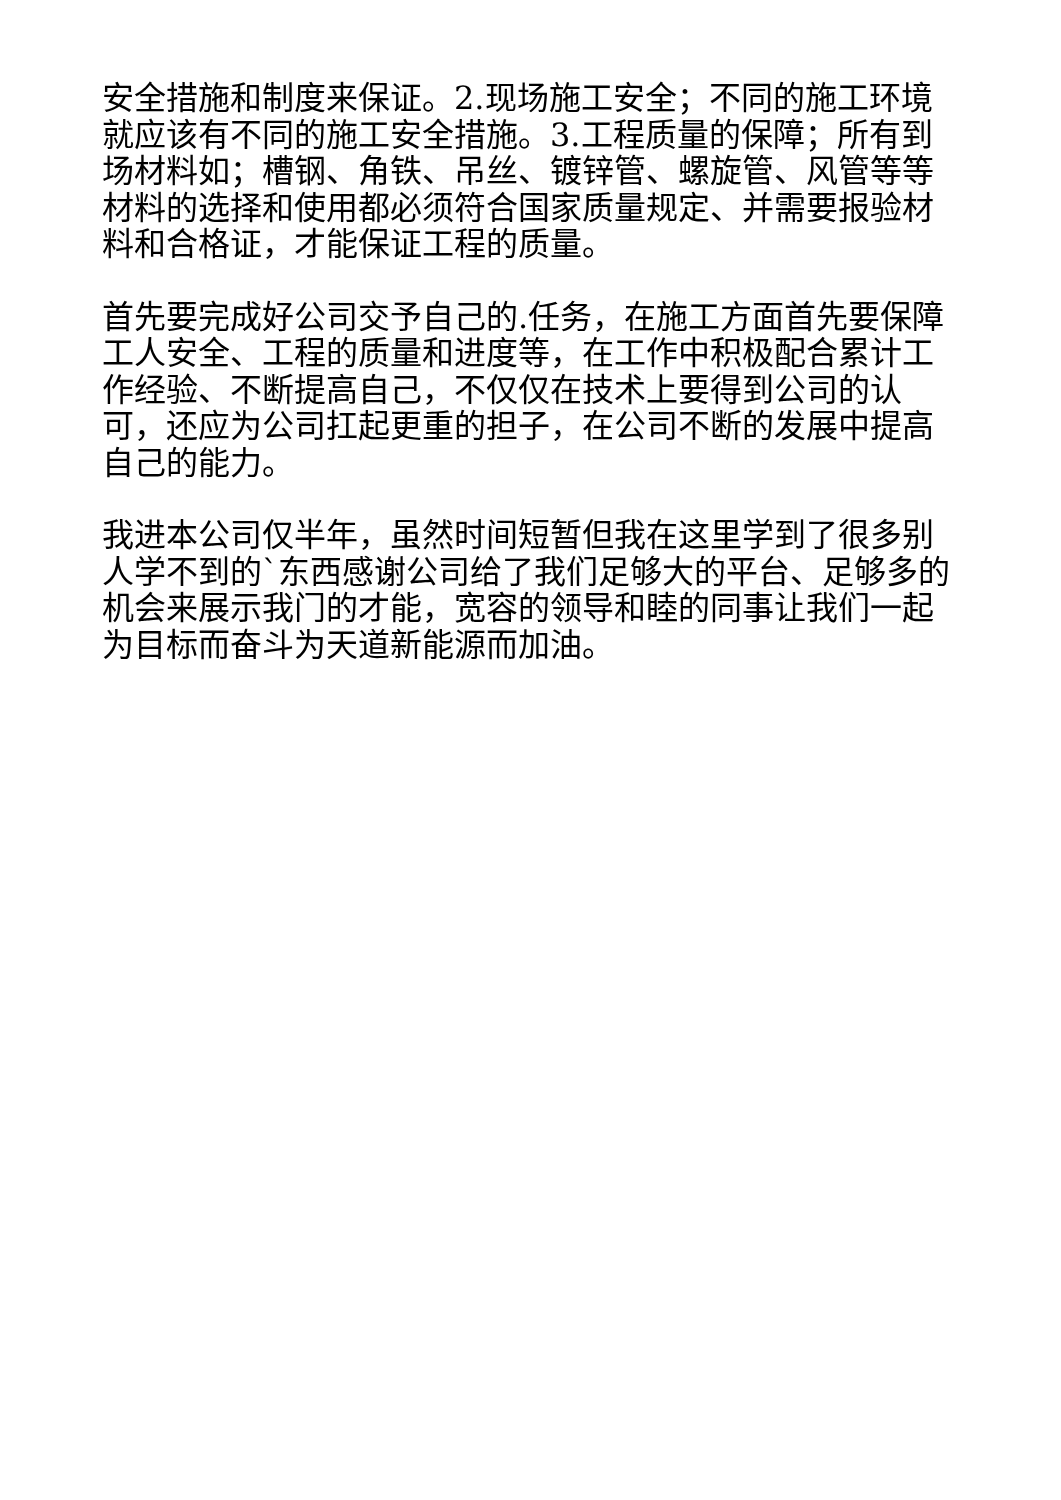安全措施和制度来保证。2.现场施工安全；不同的施工环境就应该有不同的施工安全措施。3.工程质量的保障；所有到场材料如；槽钢、角铁、吊丝、镀锌管、螺旋管、风管等等材料的选择和使用都必须符合国家质量规定、并需要报验材料和合格证，才能保证工程的质量。
首先要完成好公司交予自己的.任务，在施工方面首先要保障工人安全、工程的质量和进度等，在工作中积极配合累计工作经验、不断提高自己，不仅仅在技术上要得到公司的认可，还应为公司扛起更重的担子，在公司不断的发展中提高自己的能力。
我进本公司仅半年，虽然时间短暂但我在这里学到了很多别人学不到的`东西感谢公司给了我们足够大的平台、足够多的机会来展示我门的才能，宽容的领导和睦的同事让我们一起为目标而奋斗为天道新能源而加油。